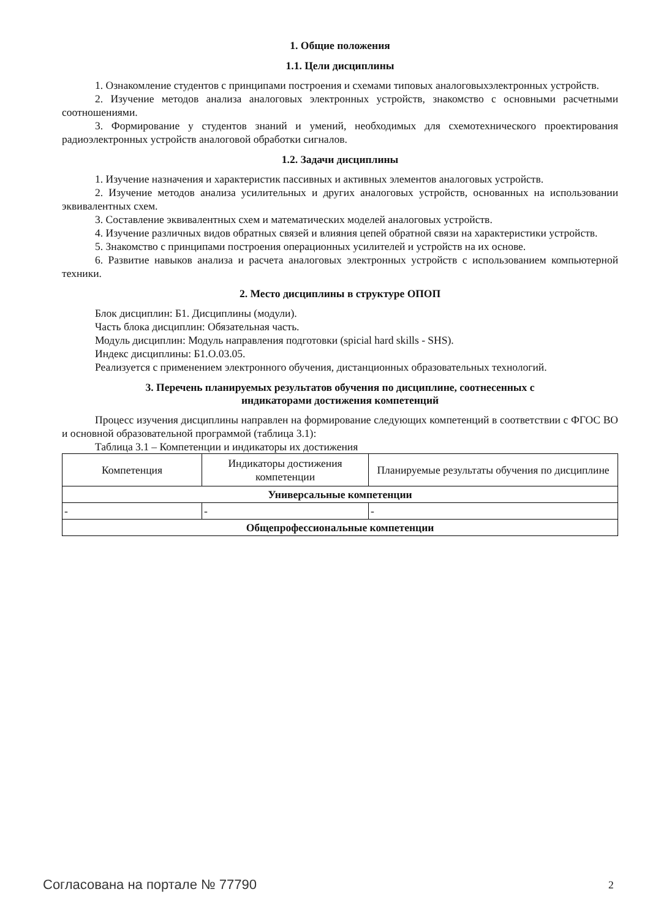1. Общие положения
1.1. Цели дисциплины
1. Ознакомление студентов с принципами построения и схемами типовых аналоговыхэлектронных устройств.
2. Изучение методов анализа аналоговых электронных устройств, знакомство с основными расчетными соотношениями.
3. Формирование у студентов знаний и умений, необходимых для схемотехнического проектирования радиоэлектронных устройств аналоговой обработки сигналов.
1.2. Задачи дисциплины
1. Изучение назначения и характеристик пассивных и активных элементов аналоговых устройств.
2. Изучение методов анализа усилительных и других аналоговых устройств, основанных на использовании эквивалентных схем.
3. Составление эквивалентных схем и математических моделей аналоговых устройств.
4. Изучение различных видов обратных связей и влияния цепей обратной связи на характеристики устройств.
5. Знакомство с принципами построения операционных усилителей и устройств на их основе.
6. Развитие навыков анализа и расчета аналоговых электронных устройств с использованием компьютерной техники.
2. Место дисциплины в структуре ОПОП
Блок дисциплин: Б1. Дисциплины (модули).
Часть блока дисциплин: Обязательная часть.
Модуль дисциплин: Модуль направления подготовки (spicial hard skills - SHS).
Индекс дисциплины: Б1.О.03.05.
Реализуется с применением электронного обучения, дистанционных образовательных технологий.
3. Перечень планируемых результатов обучения по дисциплине, соотнесенных с
индикаторами достижения компетенций
Процесс изучения дисциплины направлен на формирование следующих компетенций в соответствии с ФГОС ВО и основной образовательной программой (таблица 3.1):
Таблица 3.1 – Компетенции и индикаторы их достижения
| Компетенция | Индикаторы достижения компетенции | Планируемые результаты обучения по дисциплине |
| --- | --- | --- |
| Универсальные компетенции | | |
| - | - | - |
| Общепрофессиональные компетенции | | |
Согласована на портале № 77790 2